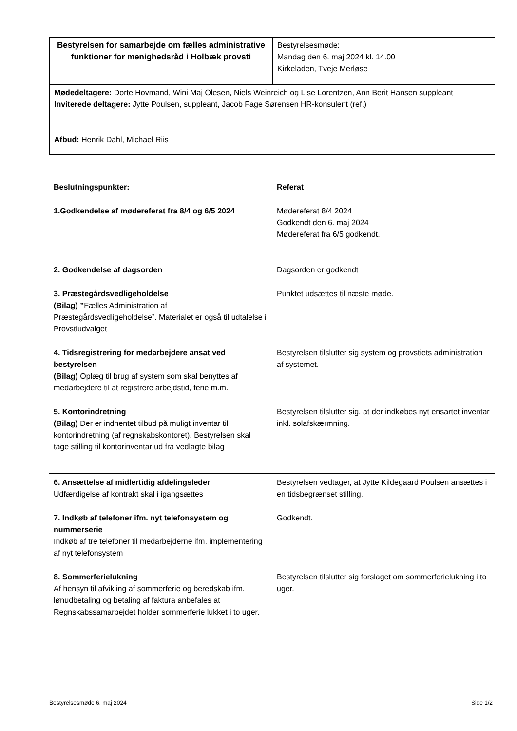| Bestyrelsen for samarbejde om fælles administrative funktioner for menighedsråd i Holbæk provsti | Bestyrelsesmøde: Mandag den 6. maj 2024 kl. 14.00 Kirkeladen, Tveje Merløse |
| Mødedeltagere: Dorte Hovmand, Wini Maj Olesen, Niels Weinreich og Lise Lorentzen, Ann Berit Hansen suppleant Inviterede deltagere: Jytte Poulsen, suppleant, Jacob Fage Sørensen HR-konsulent (ref.) | |
| Afbud: Henrik Dahl, Michael Riis | |
| Beslutningspunkter: | Referat |
| 1.Godkendelse af mødereferat fra 8/4 og 6/5 2024 | Mødereferat 8/4 2024 Godkendt den 6. maj 2024 Mødereferat fra 6/5 godkendt. |
| 2. Godkendelse af dagsorden | Dagsorden er godkendt |
| 3. Præstegårdsvedligeholdelse (Bilag) ” Fælles Administration af Præstegårdsvedligeholdelse”. Materialet er også til udtalelse i Provstiudvalget | Punktet udsættes til næste møde. |
| 4. Tidsregistrering for medarbejdere ansat ved bestyrelsen (Bilag) Oplæg til brug af system som skal benyttes af medarbejdere til at registrere arbejdstid, ferie m.m. | Bestyrelsen tilslutter sig system og provstiets administration af systemet. |
| 5. Kontorindretning (Bilag) Der er indhentet tilbud på muligt inventar til kontorindretning (af regnskabskontoret). Bestyrelsen skal tage stilling til kontorinventar ud fra vedlagte bilag | Bestyrelsen tilslutter sig, at der indkøbes nyt ensartet inventar inkl. solafskærmning. |
| 6. Ansættelse af midlertidig afdelingsleder Udfærdigelse af kontrakt skal i igangsættes | Bestyrelsen vedtager, at Jytte Kildegaard Poulsen ansættes i en tidsbegrænset stilling. |
| 7. Indkøb af telefoner ifm. nyt telefonsystem og nummerserie Indkøb af tre telefoner til medarbejderne ifm. implementering af nyt telefonsystem | Godkendt. |
| 8. Sommerferielukning Af hensyn til afvikling af sommerferie og beredskab ifm. lønudbetaling og betaling af faktura anbefales at Regnskabssamarbejdet holder sommerferie lukket i to uger. | Bestyrelsen tilslutter sig forslaget om sommerferielukning i to uger. |
Bestyrelsesmøde 6. maj 2024 Side 1/2